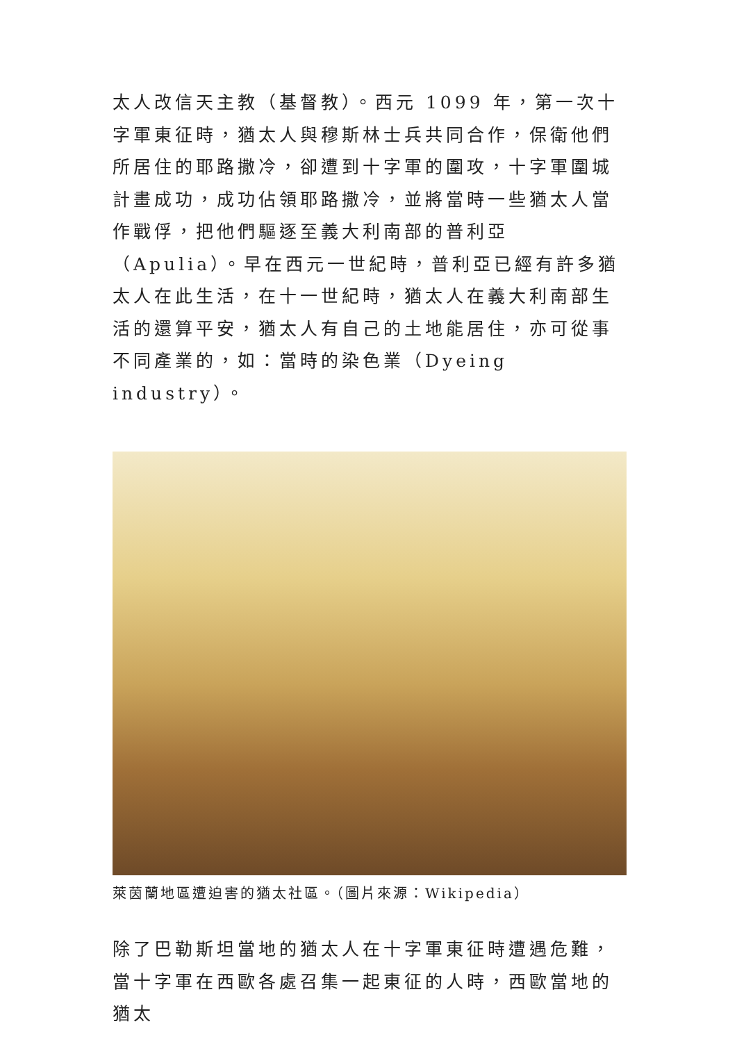太人改信天主教（基督教）。西元 1099 年，第一次十字軍東征時，猶太人與穆斯林士兵共同合作，保衛他們所居住的耶路撒冷，卻遭到十字軍的圍攻，十字軍圍城計畫成功，成功佔領耶路撒冷，並將當時一些猶太人當作戰俘，把他們驅逐至義大利南部的普利亞（Apulia）。早在西元一世紀時，普利亞已經有許多猶太人在此生活，在十一世紀時，猶太人在義大利南部生活的還算平安，猶太人有自己的土地能居住，亦可從事不同產業的，如：當時的染色業（Dyeing industry）。
萊茵蘭地區遭迫害的猶太社區。（圖片來源：Wikipedia）
除了巴勒斯坦當地的猶太人在十字軍東征時遭遇危難，當十字軍在西歐各處召集一起東征的人時，西歐當地的猶太